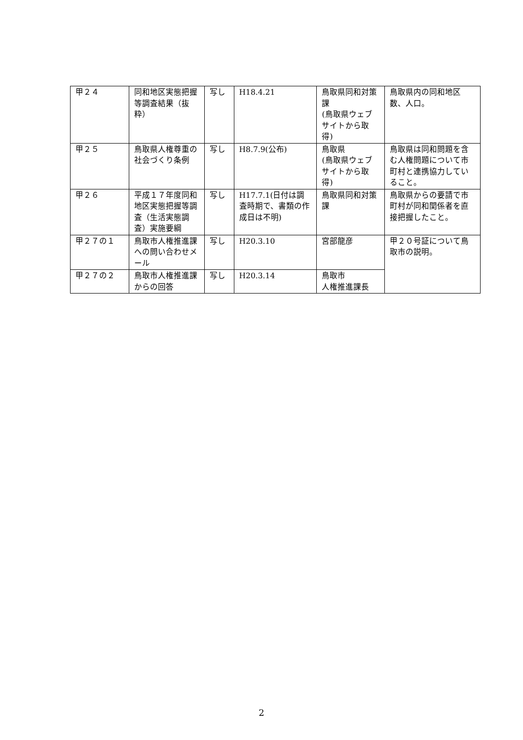| 甲２４ | 同和地区実態把握等調査結果（抜粋） | 写し | H18.4.21 | 鳥取県同和対策課 (鳥取県ウェブサイトから取得) | 鳥取県内の同和地区数、人口。 |
| 甲２５ | 鳥取県人権尊重の社会づくり条例 | 写し | H8.7.9(公布) | 鳥取県 (鳥取県ウェブサイトから取得) | 鳥取県は同和問題を含む人権問題について市町村と連携協力していること。 |
| 甲２６ | 平成１７年度同和地区実態把握等調査（生活実態調査）実施要綱 | 写し | H17.7.1(日付は調査時期で、書類の作成日は不明) | 鳥取県同和対策課 | 鳥取県からの要請で市町村が同和関係者を直接把握したこと。 |
| 甲２７の１ | 鳥取市人権推進課への問い合わせメール | 写し | H20.3.10 | 宮部龍彦 | 甲２０号証について鳥取市の説明。 |
| 甲２７の２ | 鳥取市人権推進課からの回答 | 写し | H20.3.14 | 鳥取市 人権推進課長 | |
2